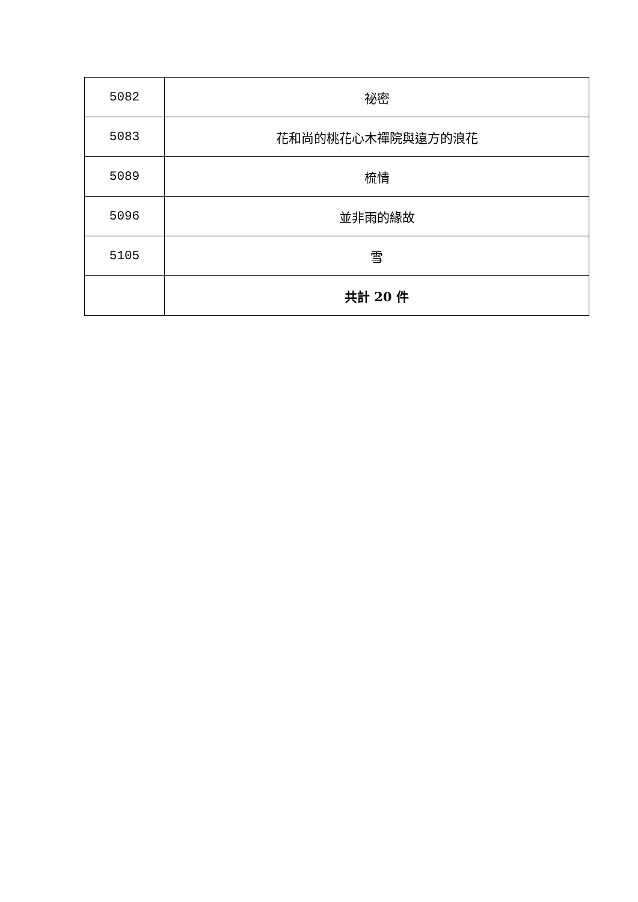| 5082 | 祕密 |
| 5083 | 花和尚的桃花心木禪院與遠方的浪花 |
| 5089 | 梳情 |
| 5096 | 並非雨的緣故 |
| 5105 | 雪 |
| | 共計 20 件 |